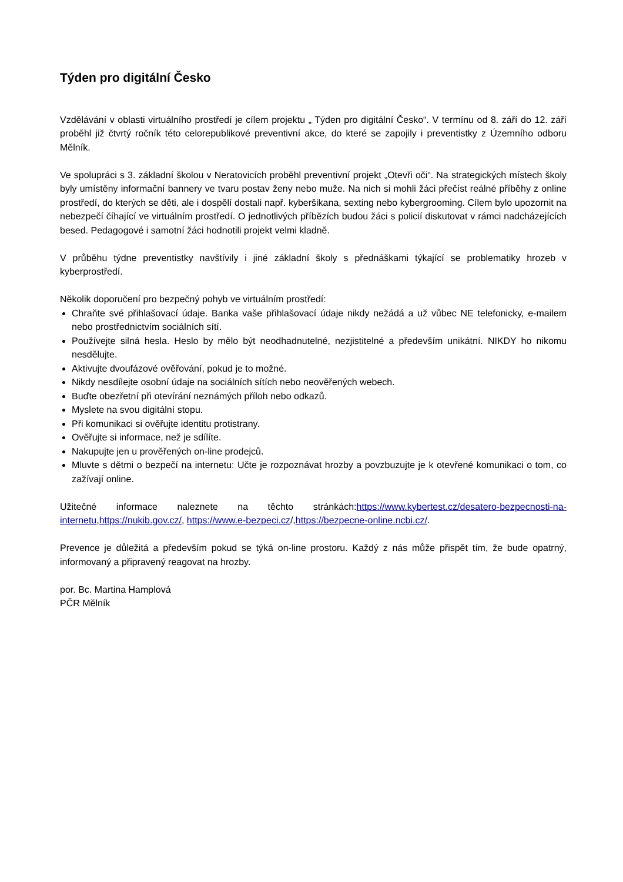Týden pro digitální Česko
Vzdělávání v oblasti virtuálního prostředí je cílem projektu „ Týden pro digitální Česko“. V termínu od 8. září do 12. září proběhl již čtvrtý ročník této celorepublikové preventivní akce, do které se zapojily i preventistky z Územního odboru Mělník.
Ve spolupráci s 3. základní školou v Neratovicích proběhl preventivní projekt „Otevři oči“. Na strategických místech školy byly umístěny informační bannery ve tvaru postav ženy nebo muže. Na nich si mohli žáci přečíst reálné příběhy z online prostředí, do kterých se děti, ale i dospělí dostali např. kyberšikana, sexting nebo kybergrooming. Cílem bylo upozornit na nebezpečí číhající ve virtuálním prostředí. O jednotlivých příbězích budou žáci s policií diskutovat v rámci nadcházejících besed. Pedagogové i samotní žáci hodnotili projekt velmi kladně.
V průběhu týdne preventistky navštívily i jiné základní školy s přednáškami týkající se problematiky hrozeb v kyberprostředí.
Několik doporučení pro bezpečný pohyb ve virtuálním prostředí:
Chraňte své přihlašovací údaje. Banka vaše přihlašovací údaje nikdy nežádá a už vůbec NE telefonicky, e-mailem nebo prostřednictvím sociálních sítí.
Používejte silná hesla. Heslo by mělo být neodhadnutelné, nezjistitelné a především unikátní. NIKDY ho nikomu nesdělujte.
Aktivujte dvoufázové ověřování, pokud je to možné.
Nikdy nesdílejte osobní údaje na sociálních sítích nebo neověřených webech.
Buďte obezřetní při otevírání neznámých příloh nebo odkazů.
Myslete na svou digitální stopu.
Při komunikaci si ověřujte identitu protistrany.
Ověřujte si informace, než je sdílíte.
Nakupujte jen u prověřených on-line prodejců.
Mluvte s dětmi o bezpečí na internetu: Učte je rozpoznávat hrozby a povzbuzujte je k otevřené komunikaci o tom, co zažívají online.
Užitečné informace naleznete na těchto stránkách:https://www.kybertest.cz/desatero-bezpecnosti-na-internetu,https://nukib.gov.cz/, https://www.e-bezpeci.cz/,https://bezpecne-online.ncbi.cz/.
Prevence je důležitá a především pokud se týká on-line prostoru. Každý z nás může přispět tím, že bude opatrný, informovaný a připravený reagovat na hrozby.
por. Bc. Martina Hamplová
PČR Mělník